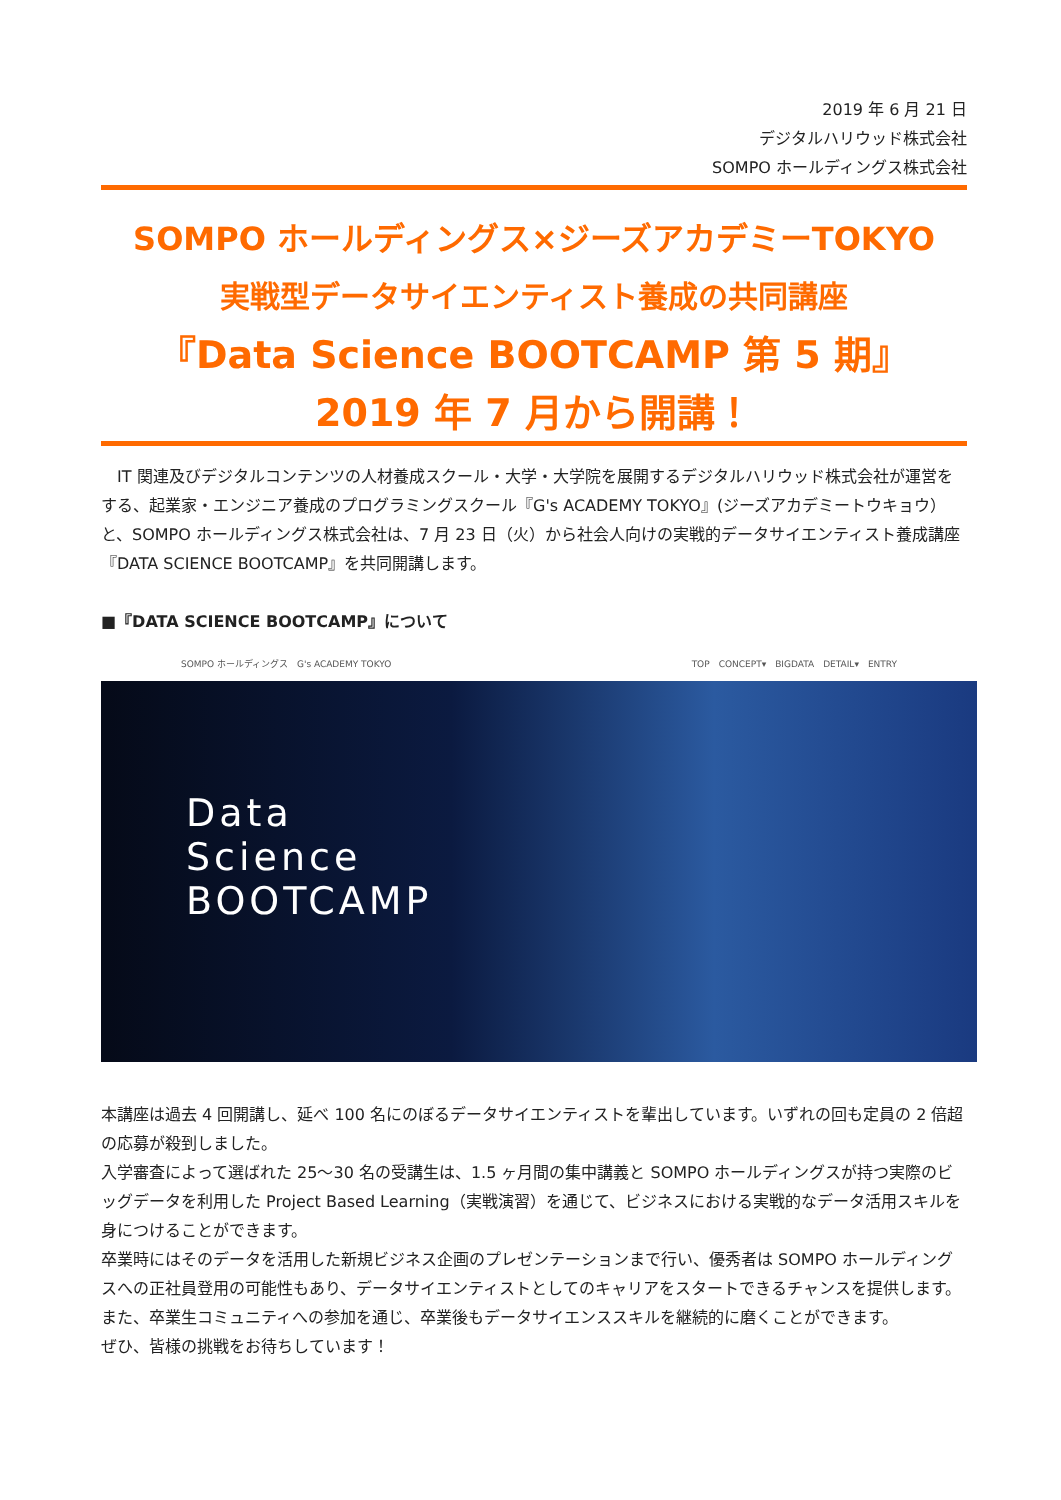2019 年 6 月 21 日
デジタルハリウッド株式会社
SOMPO ホールディングス株式会社
SOMPO ホールディングス×ジーズアカデミーTOKYO
実戦型データサイエンティスト養成の共同講座
『Data Science BOOTCAMP 第 5 期』
2019 年 7 月から開講！
　IT 関連及びデジタルコンテンツの人材養成スクール・大学・大学院を展開するデジタルハリウッド株式会社が運営をする、起業家・エンジニア養成のプログラミングスクール『G's ACADEMY TOKYO』(ジーズアカデミートウキョウ）と、SOMPO ホールディングス株式会社は、7 月 23 日（火）から社会人向けの実戦的データサイエンティスト養成講座『DATA SCIENCE BOOTCAMP』を共同開講します。
■『DATA SCIENCE BOOTCAMP』について
SOMPO ホールディングス　G's ACADEMY TOKYO TOP　CONCEPT▾　BIGDATA　DETAIL▾　ENTRY
Data
Science
BOOTCAMP
本講座は過去 4 回開講し、延べ 100 名にのぼるデータサイエンティストを輩出しています。いずれの回も定員の 2 倍超の応募が殺到しました。
入学審査によって選ばれた 25～30 名の受講生は、1.5 ヶ月間の集中講義と SOMPO ホールディングスが持つ実際のビッグデータを利用した Project Based Learning（実戦演習）を通じて、ビジネスにおける実戦的なデータ活用スキルを身につけることができます。
卒業時にはそのデータを活用した新規ビジネス企画のプレゼンテーションまで行い、優秀者は SOMPO ホールディングスへの正社員登用の可能性もあり、データサイエンティストとしてのキャリアをスタートできるチャンスを提供します。また、卒業生コミュニティへの参加を通じ、卒業後もデータサイエンススキルを継続的に磨くことができます。
ぜひ、皆様の挑戦をお待ちしています！